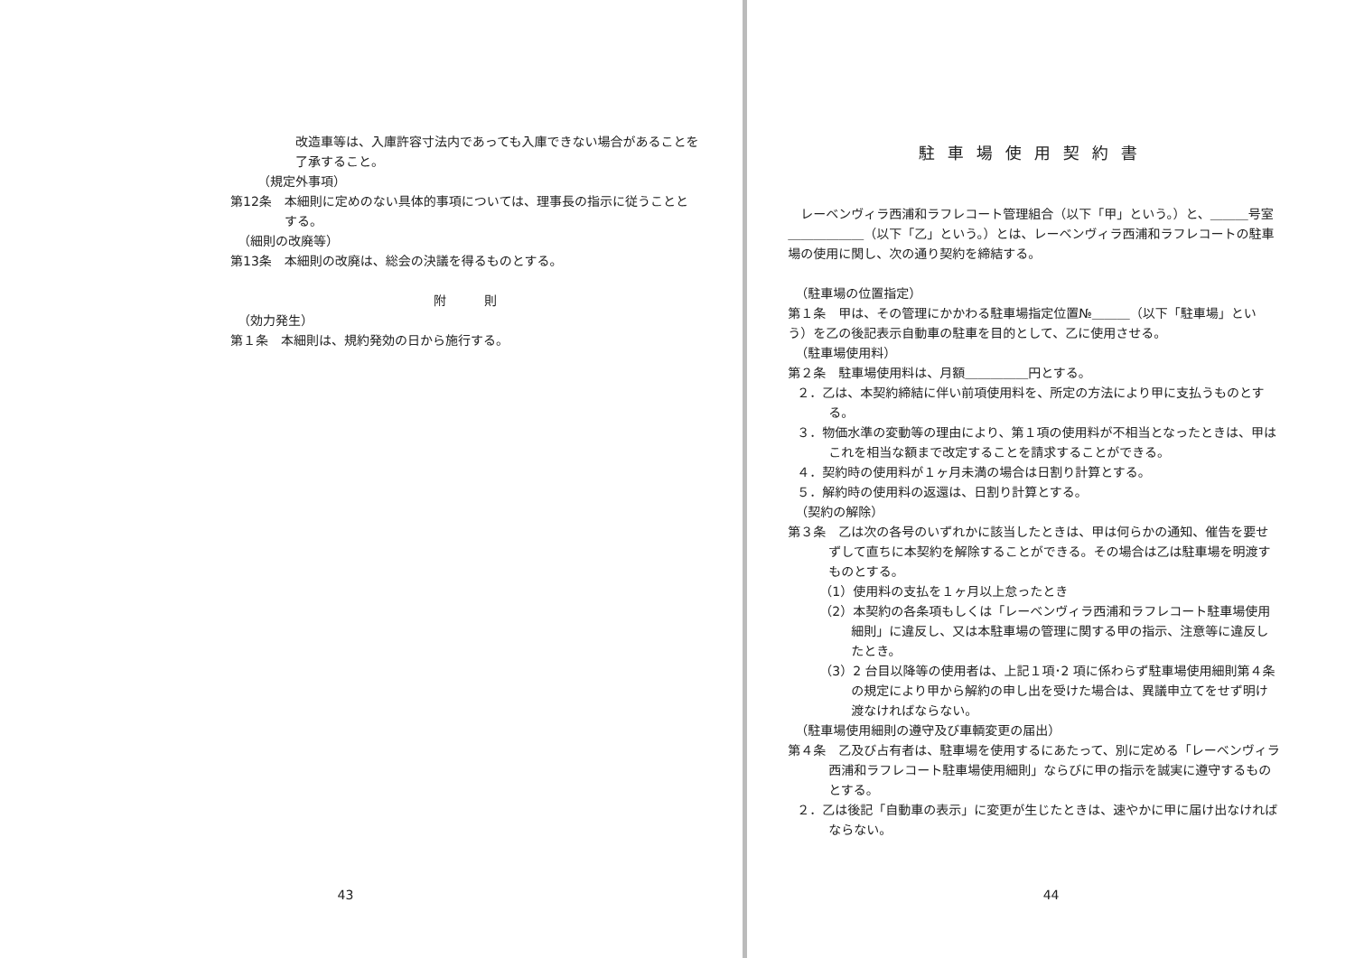改造車等は、入庫許容寸法内であっても入庫できない場合があることを了承すること。
（規定外事項）
第12条　本細則に定めのない具体的事項については、理事長の指示に従うこととする。
（細則の改廃等）
第13条　本細則の改廃は、総会の決議を得るものとする。
附　　　則
（効力発生）
第１条　本細則は、規約発効の日から施行する。
43
駐車場使用契約書
　レーベンヴィラ西浦和ラフレコート管理組合（以下「甲」という。）と、＿＿＿号室＿＿＿＿＿＿（以下「乙」という。）とは、レーベンヴィラ西浦和ラフレコートの駐車場の使用に関し、次の通り契約を締結する。
（駐車場の位置指定）
第１条　甲は、その管理にかかわる駐車場指定位置№＿＿＿（以下「駐車場」という）を乙の後記表示自動車の駐車を目的として、乙に使用させる。
（駐車場使用料）
第２条　駐車場使用料は、月額＿＿＿＿＿円とする。
２．乙は、本契約締結に伴い前項使用料を、所定の方法により甲に支払うものとする。
３．物価水準の変動等の理由により、第１項の使用料が不相当となったときは、甲はこれを相当な額まで改定することを請求することができる。
４．契約時の使用料が１ヶ月未満の場合は日割り計算とする。
５．解約時の使用料の返還は、日割り計算とする。
（契約の解除）
第３条　乙は次の各号のいずれかに該当したときは、甲は何らかの通知、催告を要せずして直ちに本契約を解除することができる。その場合は乙は駐車場を明渡すものとする。
（1）使用料の支払を１ヶ月以上怠ったとき
（2）本契約の各条項もしくは「レーベンヴィラ西浦和ラフレコート駐車場使用細則」に違反し、又は本駐車場の管理に関する甲の指示、注意等に違反したとき。
（3）2 台目以降等の使用者は、上記１項･2 項に係わらず駐車場使用細則第４条の規定により甲から解約の申し出を受けた場合は、異議申立てをせず明け渡なければならない。
（駐車場使用細則の遵守及び車輌変更の届出）
第４条　乙及び占有者は、駐車場を使用するにあたって、別に定める「レーベンヴィラ西浦和ラフレコート駐車場使用細則」ならびに甲の指示を誠実に遵守するものとする。
２．乙は後記「自動車の表示」に変更が生じたときは、速やかに甲に届け出なければならない。
44